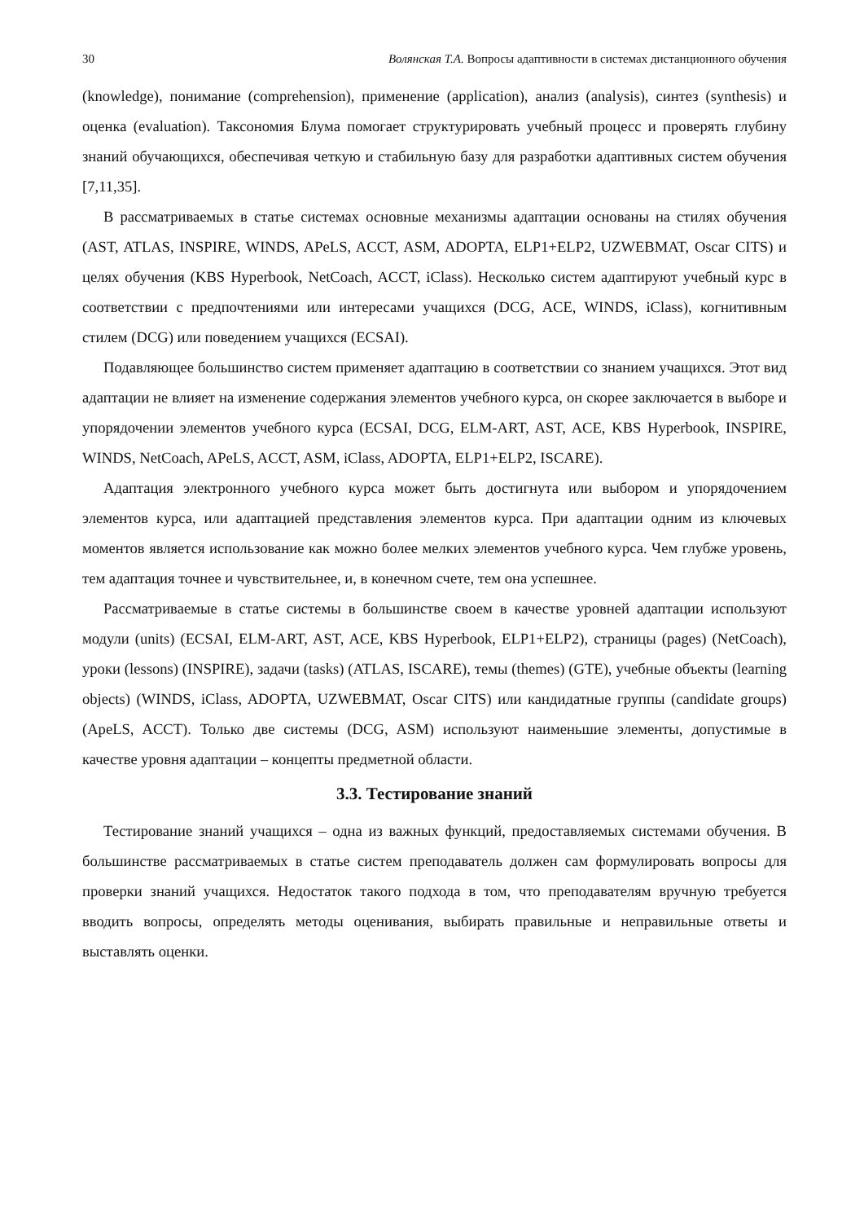30 Волянская Т.А. Вопросы адаптивности в системах дистанционного обучения
(knowledge), понимание (comprehension), применение (application), анализ (analysis), синтез (synthesis) и оценка (evaluation). Таксономия Блума помогает структурировать учебный процесс и проверять глубину знаний обучающихся, обеспечивая четкую и стабильную базу для разработки адаптивных систем обучения [7,11,35].
В рассматриваемых в статье системах основные механизмы адаптации основаны на стилях обучения (AST, ATLAS, INSPIRE, WINDS, APeLS, ACCT, ASM, ADOPTA, ELP1+ELP2, UZWEBMAT, Oscar CITS) и целях обучения (KBS Hyperbook, NetCoach, ACCT, iClass). Несколько систем адаптируют учебный курс в соответствии с предпочтениями или интересами учащихся (DCG, ACE, WINDS, iClass), когнитивным стилем (DCG) или поведением учащихся (ECSAI).
Подавляющее большинство систем применяет адаптацию в соответствии со знанием учащихся. Этот вид адаптации не влияет на изменение содержания элементов учебного курса, он скорее заключается в выборе и упорядочении элементов учебного курса (ECSAI, DCG, ELM-ART, AST, ACE, KBS Hyperbook, INSPIRE, WINDS, NetCoach, APeLS, ACCT, ASM, iClass, ADOPTA, ELP1+ELP2, ISCARE).
Адаптация электронного учебного курса может быть достигнута или выбором и упорядочением элементов курса, или адаптацией представления элементов курса. При адаптации одним из ключевых моментов является использование как можно более мелких элементов учебного курса. Чем глубже уровень, тем адаптация точнее и чувствительнее, и, в конечном счете, тем она успешнее.
Рассматриваемые в статье системы в большинстве своем в качестве уровней адаптации используют модули (units) (ECSAI, ELM-ART, AST, ACE, KBS Hyperbook, ELP1+ELP2), страницы (pages) (NetCoach), уроки (lessons) (INSPIRE), задачи (tasks) (ATLAS, ISCARE), темы (themes) (GTE), учебные объекты (learning objects) (WINDS, iClass, ADOPTA, UZWEBMAT, Oscar CITS) или кандидатные группы (candidate groups) (ApeLS, ACCT). Только две системы (DCG, ASM) используют наименьшие элементы, допустимые в качестве уровня адаптации – концепты предметной области.
3.3. Тестирование знаний
Тестирование знаний учащихся – одна из важных функций, предоставляемых системами обучения. В большинстве рассматриваемых в статье систем преподаватель должен сам формулировать вопросы для проверки знаний учащихся. Недостаток такого подхода в том, что преподавателям вручную требуется вводить вопросы, определять методы оценивания, выбирать правильные и неправильные ответы и выставлять оценки.